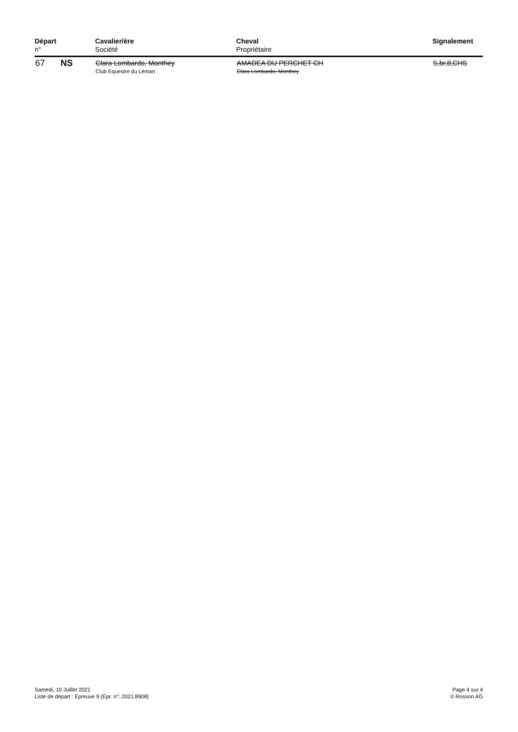| Départ n° | | Cavalier/ère Société | Cheval Propriétaire | Signalement |
| --- | --- | --- | --- | --- |
| 67 | NS | Clara Lombardo, Monthey Club Equestre du Léman | AMADEA DU PERCHET CH Clara Lombardo, Monthey | S,br,8,CHS |
Samedi, 10 Juillet 2021
Liste de départ : Épreuve 9 (Épr. n°: 2021.8908)
Page 4 sur 4
© Rosson AG